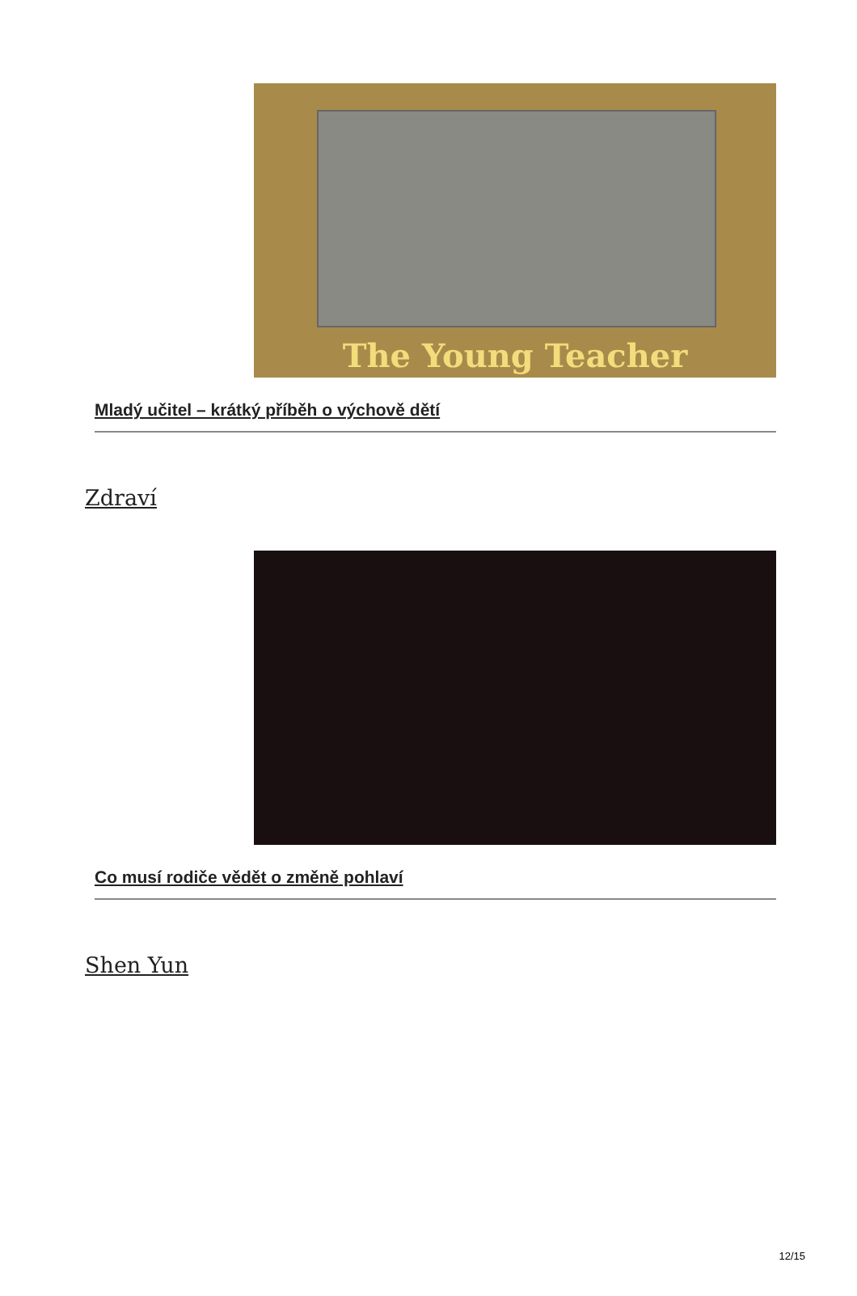The Young Teacher
Mladý učitel – krátký příběh o výchově dětí
Zdraví
Co musí rodiče vědět o změně pohlaví
Shen Yun
12/15